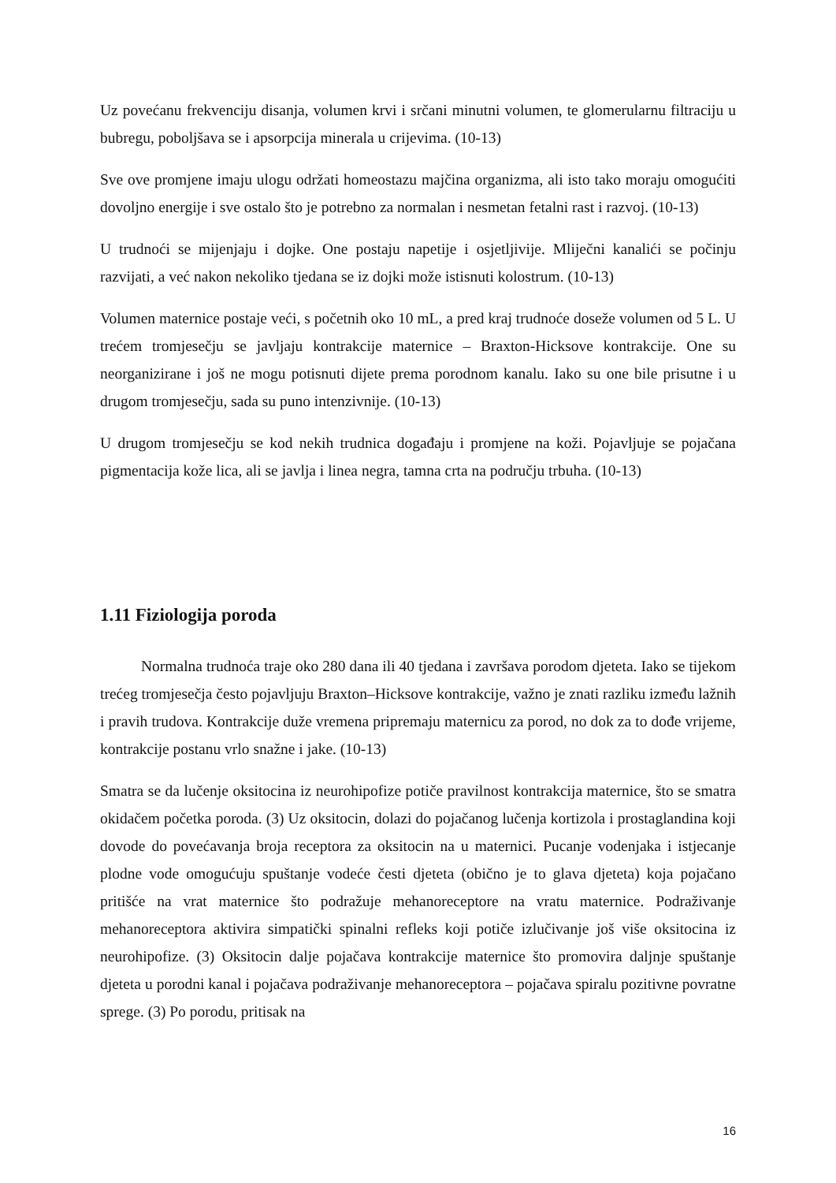Uz povećanu frekvenciju disanja, volumen krvi i srčani minutni volumen, te glomerularnu filtraciju u bubregu, poboljšava se i apsorpcija minerala u crijevima. (10-13)
Sve ove promjene imaju ulogu održati homeostazu majčina organizma, ali isto tako moraju omogućiti dovoljno energije i sve ostalo što je potrebno za normalan i nesmetan fetalni rast i razvoj. (10-13)
U trudnoći se mijenjaju i dojke. One postaju napetije i osjetljivije. Mliječni kanalići se počinju razvijati, a već nakon nekoliko tjedana se iz dojki može istisnuti kolostrum. (10-13)
Volumen maternice postaje veći, s početnih oko 10 mL, a pred kraj trudnoće doseže volumen od 5 L. U trećem tromjesečju se javljaju kontrakcije maternice – Braxton-Hicksove kontrakcije. One su neorganizirane i još ne mogu potisnuti dijete prema porodnom kanalu. Iako su one bile prisutne i u drugom tromjesečju, sada su puno intenzivnije. (10-13)
U drugom tromjesečju se kod nekih trudnica događaju i promjene na koži. Pojavljuje se pojačana pigmentacija kože lica, ali se javlja i linea negra, tamna crta na području trbuha. (10-13)
1.11 Fiziologija poroda
Normalna trudnoća traje oko 280 dana ili 40 tjedana i završava porodom djeteta. Iako se tijekom trećeg tromjesečja često pojavljuju Braxton–Hicksove kontrakcije, važno je znati razliku između lažnih i pravih trudova. Kontrakcije duže vremena pripremaju maternicu za porod, no dok za to dođe vrijeme, kontrakcije postanu vrlo snažne i jake. (10-13)
Smatra se da lučenje oksitocina iz neurohipofize potiče pravilnost kontrakcija maternice, što se smatra okidačem početka poroda. (3) Uz oksitocin, dolazi do pojačanog lučenja kortizola i prostaglandina koji dovode do povećavanja broja receptora za oksitocin na u maternici. Pucanje vodenjaka i istjecanje plodne vode omogućuju spuštanje vodeće česti djeteta (obično je to glava djeteta) koja pojačano pritišće na vrat maternice što podražuje mehanoreceptore na vratu maternice. Podraživanje mehanoreceptora aktivira simpatički spinalni refleks koji potiče izlučivanje još više oksitocina iz neurohipofize. (3) Oksitocin dalje pojačava kontrakcije maternice što promovira daljnje spuštanje djeteta u porodni kanal i pojačava podraživanje mehanoreceptora – pojačava spiralu pozitivne povratne sprege. (3) Po porodu, pritisak na
16